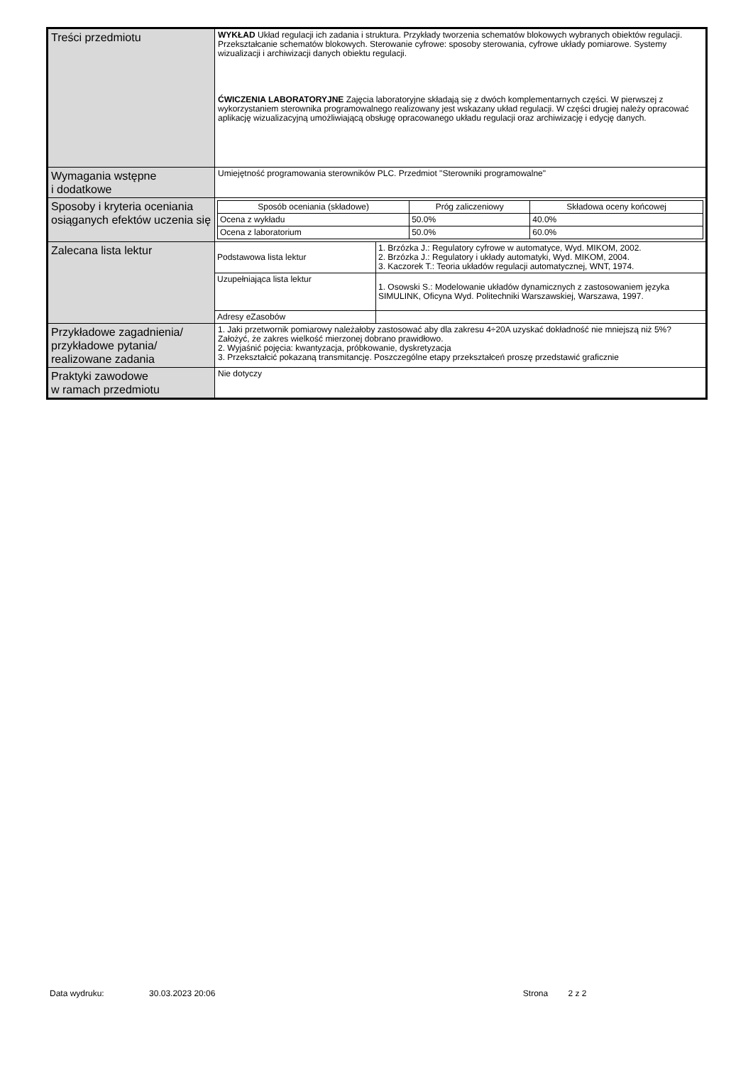| Treści przedmiotu | WYKŁAD Układ regulacji ich zadania i struktura. Przykłady tworzenia schematów blokowych wybranych obiektów regulacji. Przekształcanie schematów blokowych. Sterowanie cyfrowe: sposoby sterowania, cyfrowe układy pomiarowe. Systemy wizualizacji i archiwizacji danych obiektu regulacji. ĆWICZENIA LABORATORYJNE Zajęcia laboratoryjne składają się z dwóch komplementarnych części. W pierwszej z wykorzystaniem sterownika programowalnego realizowany jest wskazany układ regulacji. W części drugiej należy opracować aplikację wizualizacyjną umożliwiającą obsługę opracowanego układu regulacji oraz archiwizację i edycję danych. |
| Wymagania wstępne i dodatkowe | Umiejętność programowania sterowników PLC. Przedmiot "Sterowniki programowalne" |
| Sposoby i kryteria oceniania osiąganych efektów uczenia się | / Sposób oceniania (składowe) / Próg zaliczeniowy / Składowa oceny końcowej / / --- / --- / --- / / Ocena z wykładu / 50.0% / 40.0% / / Ocena z laboratorium / 50.0% / 60.0% / |
| Zalecana lista lektur | / Podstawowa lista lektur / 1. Brzózka J.: Regulatory cyfrowe w automatyce, Wyd. MIKOM, 2002. 2. Brzózka J.: Regulatory i układy automatyki, Wyd. MIKOM, 2004. 3. Kaczorek T.: Teoria układów regulacji automatycznej, WNT, 1974. / / Uzupełniająca lista lektur / 1. Osowski S.: Modelowanie układów dynamicznych z zastosowaniem języka SIMULINK, Oficyna Wyd. Politechniki Warszawskiej, Warszawa, 1997. / / Adresy eZasobów / / |
| Przykładowe zagadnienia/ przykładowe pytania/ realizowane zadania | 1. Jaki przetwornik pomiarowy należałoby zastosować aby dla zakresu 4÷20A uzyskać dokładność nie mniejszą niż 5%? Założyć, że zakres wielkość mierzonej dobrano prawidłowo. 2. Wyjaśnić pojęcia: kwantyzacja, próbkowanie, dyskretyzacja 3. Przekształcić pokazaną transmitancję. Poszczególne etapy przekształceń proszę przedstawić graficznie |
| Praktyki zawodowe w ramach przedmiotu | Nie dotyczy |
Data wydruku: 30.03.2023 20:06 Strona 2 z 2